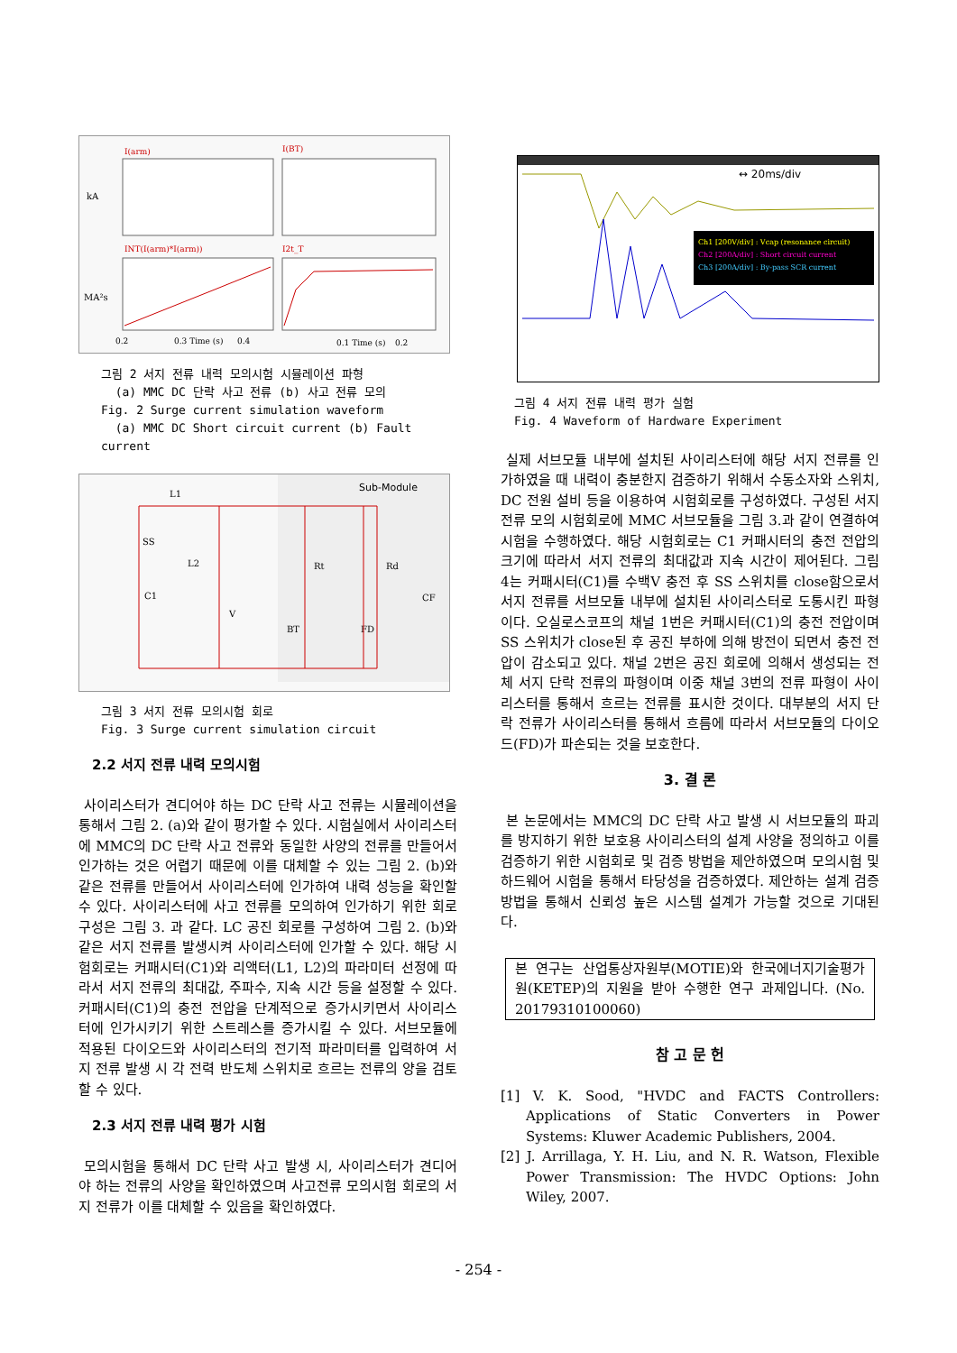I(arm)
I(BT)
kA
INT(I(arm)*I(arm))
I2t_T
MA²s
0.2
0.3 Time (s)
0.4
0.1 Time (s)
0.2
그림 2 서지 전류 내력 모의시험 시뮬레이션 파형
(a) MMC DC 단락 사고 전류 (b) 사고 전류 모의
Fig. 2 Surge current simulation waveform
(a) MMC DC Short circuit current (b) Fault current
Sub-Module
L1
SS
L2
C1
Rt
Rd
BT
FD
CF
V
그림 3 서지 전류 모의시험 회로
Fig. 3 Surge current simulation circuit
2.2 서지 전류 내력 모의시험
사이리스터가 견디어야 하는 DC 단락 사고 전류는 시뮬레이션을 통해서 그림 2. (a)와 같이 평가할 수 있다. 시험실에서 사이리스터에 MMC의 DC 단락 사고 전류와 동일한 사양의 전류를 만들어서 인가하는 것은 어렵기 때문에 이를 대체할 수 있는 그림 2. (b)와 같은 전류를 만들어서 사이리스터에 인가하여 내력 성능을 확인할 수 있다. 사이리스터에 사고 전류를 모의하여 인가하기 위한 회로 구성은 그림 3. 과 같다. LC 공진 회로를 구성하여 그림 2. (b)와 같은 서지 전류를 발생시켜 사이리스터에 인가할 수 있다. 해당 시험회로는 커패시터(C1)와 리액터(L1, L2)의 파라미터 선정에 따라서 서지 전류의 최대값, 주파수, 지속 시간 등을 설정할 수 있다. 커패시터(C1)의 충전 전압을 단계적으로 증가시키면서 사이리스터에 인가시키기 위한 스트레스를 증가시킬 수 있다. 서브모듈에 적용된 다이오드와 사이리스터의 전기적 파라미터를 입력하여 서지 전류 발생 시 각 전력 반도체 스위치로 흐르는 전류의 양을 검토할 수 있다.
2.3 서지 전류 내력 평가 시험
모의시험을 통해서 DC 단락 사고 발생 시, 사이리스터가 견디어야 하는 전류의 사양을 확인하였으며 사고전류 모의시험 회로의 서지 전류가 이를 대체할 수 있음을 확인하였다.
↔ 20ms/div
Ch1 [200V/div] : Vcap (resonance circuit)
Ch2 [200A/div] : Short circuit current
Ch3 [200A/div] : By-pass SCR current
그림 4 서지 전류 내력 평가 실험
Fig. 4 Waveform of Hardware Experiment
실제 서브모듈 내부에 설치된 사이리스터에 해당 서지 전류를 인가하였을 때 내력이 충분한지 검증하기 위해서 수동소자와 스위치, DC 전원 설비 등을 이용하여 시험회로를 구성하였다. 구성된 서지 전류 모의 시험회로에 MMC 서브모듈을 그림 3.과 같이 연결하여 시험을 수행하였다. 해당 시험회로는 C1 커패시터의 충전 전압의 크기에 따라서 서지 전류의 최대값과 지속 시간이 제어된다. 그림 4는 커패시터(C1)를 수백V 충전 후 SS 스위치를 close함으로서 서지 전류를 서브모듈 내부에 설치된 사이리스터로 도통시킨 파형이다. 오실로스코프의 채널 1번은 커패시터(C1)의 충전 전압이며 SS 스위치가 close된 후 공진 부하에 의해 방전이 되면서 충전 전압이 감소되고 있다. 채널 2번은 공진 회로에 의해서 생성되는 전체 서지 단락 전류의 파형이며 이중 채널 3번의 전류 파형이 사이리스터를 통해서 흐르는 전류를 표시한 것이다. 대부분의 서지 단락 전류가 사이리스터를 통해서 흐름에 따라서 서브모듈의 다이오드(FD)가 파손되는 것을 보호한다.
3. 결 론
본 논문에서는 MMC의 DC 단락 사고 발생 시 서브모듈의 파괴를 방지하기 위한 보호용 사이리스터의 설계 사양을 정의하고 이를 검증하기 위한 시험회로 및 검증 방법을 제안하였으며 모의시험 및 하드웨어 시험을 통해서 타당성을 검증하였다. 제안하는 설계 검증 방법을 통해서 신뢰성 높은 시스템 설계가 가능할 것으로 기대된다.
본 연구는 산업통상자원부(MOTIE)와 한국에너지기술평가원(KETEP)의 지원을 받아 수행한 연구 과제입니다. (No. 20179310100060)
참 고 문 헌
[1] V. K. Sood, "HVDC and FACTS Controllers: Applications of Static Converters in Power Systems: Kluwer Academic Publishers, 2004.
[2] J. Arrillaga, Y. H. Liu, and N. R. Watson, Flexible Power Transmission: The HVDC Options: John Wiley, 2007.
- 254 -